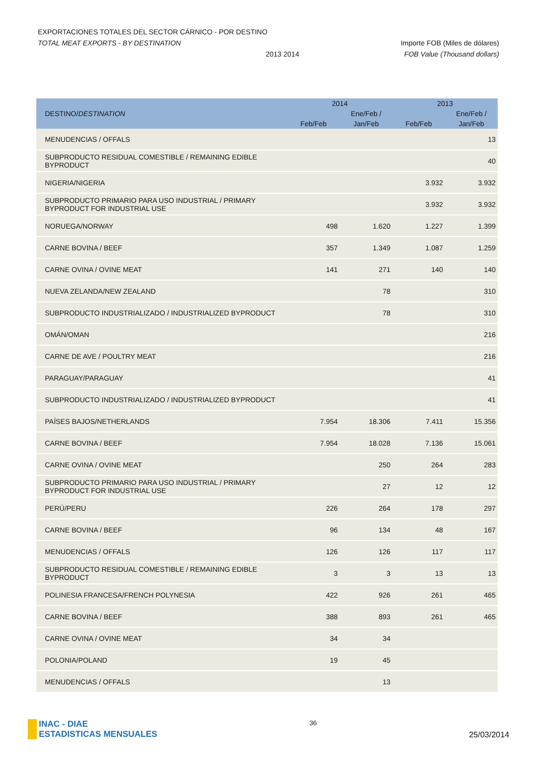EXPORTACIONES TOTALES DEL SECTOR CÁRNICO - POR DESTINO
TOTAL MEAT EXPORTS - BY DESTINATION Importe FOB (Miles de dólares)
2013 2014 FOB Value (Thousand dollars)
| DESTINO/ DESTINATION | 2014 | | 2013 | |
| --- | --- | --- | --- | --- |
| | | Ene/Feb / | | Ene/Feb / |
| | Feb/Feb | Jan/Feb | Feb/Feb | Jan/Feb |
| MENUDENCIAS / OFFALS | | | | 13 |
| SUBPRODUCTO RESIDUAL COMESTIBLE / REMAINING EDIBLE BYPRODUCT | | | | 40 |
| NIGERIA/NIGERIA | | | 3.932 | 3.932 |
| SUBPRODUCTO PRIMARIO PARA USO INDUSTRIAL / PRIMARY BYPRODUCT FOR INDUSTRIAL USE | | | 3.932 | 3.932 |
| NORUEGA/NORWAY | 498 | 1.620 | 1.227 | 1.399 |
| CARNE BOVINA / BEEF | 357 | 1.349 | 1.087 | 1.259 |
| CARNE OVINA / OVINE MEAT | 141 | 271 | 140 | 140 |
| NUEVA ZELANDA/NEW ZEALAND | | 78 | | 310 |
| SUBPRODUCTO INDUSTRIALIZADO / INDUSTRIALIZED BYPRODUCT | | 78 | | 310 |
| OMÁN/OMAN | | | | 216 |
| CARNE DE AVE / POULTRY MEAT | | | | 216 |
| PARAGUAY/PARAGUAY | | | | 41 |
| SUBPRODUCTO INDUSTRIALIZADO / INDUSTRIALIZED BYPRODUCT | | | | 41 |
| PAÍSES BAJOS/NETHERLANDS | 7.954 | 18.306 | 7.411 | 15.356 |
| CARNE BOVINA / BEEF | 7.954 | 18.028 | 7.136 | 15.061 |
| CARNE OVINA / OVINE MEAT | | 250 | 264 | 283 |
| SUBPRODUCTO PRIMARIO PARA USO INDUSTRIAL / PRIMARY BYPRODUCT FOR INDUSTRIAL USE | | 27 | 12 | 12 |
| PERÚ/PERU | 226 | 264 | 178 | 297 |
| CARNE BOVINA / BEEF | 96 | 134 | 48 | 167 |
| MENUDENCIAS / OFFALS | 126 | 126 | 117 | 117 |
| SUBPRODUCTO RESIDUAL COMESTIBLE / REMAINING EDIBLE BYPRODUCT | 3 | 3 | 13 | 13 |
| POLINESIA FRANCESA/FRENCH POLYNESIA | 422 | 926 | 261 | 465 |
| CARNE BOVINA / BEEF | 388 | 893 | 261 | 465 |
| CARNE OVINA / OVINE MEAT | 34 | 34 | | |
| POLONIA/POLAND | 19 | 45 | | |
| MENUDENCIAS / OFFALS | | 13 | | |
INAC - DIAE
ESTADISTICAS MENSUALES
36
25/03/2014